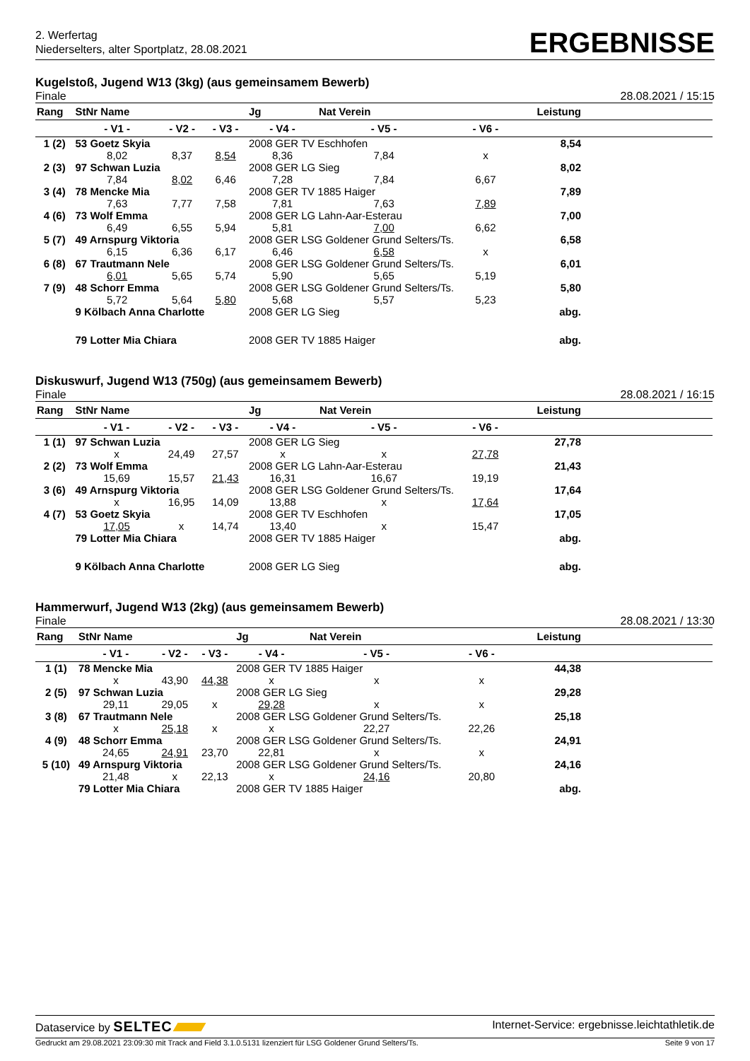2. Werfertag
Niederselters, alter Sportplatz, 28.08.2021
ERGEBNISSE
Kugelstoß, Jugend W13 (3kg) (aus gemeinsamem Bewerb)
Finale 28.08.2021 / 15:15
| Rang | StNr Name | | | Jg | Nat Verein | | Leistung | |
| --- | --- | --- | --- | --- | --- | --- | --- | --- |
| | - V1 - | - V2 - | - V3 - | - V4 - | - V5 - | - V6 - | | |
| 1 (2) | 53 Goetz Skyia | | | 2008 GER TV Eschhofen | | | 8,54 | |
| | 8,02 | 8,37 | 8,54 | 8,36 | 7,84 | x | | |
| 2 (3) | 97 Schwan Luzia | | | 2008 GER LG Sieg | | | 8,02 | |
| | 7,84 | 8,02 | 6,46 | 7,28 | 7,84 | 6,67 | | |
| 3 (4) | 78 Mencke Mia | | | 2008 GER TV 1885 Haiger | | | 7,89 | |
| | 7,63 | 7,77 | 7,58 | 7,81 | 7,63 | 7,89 | | |
| 4 (6) | 73 Wolf Emma | | | 2008 GER LG Lahn-Aar-Esterau | | | 7,00 | |
| | 6,49 | 6,55 | 5,94 | 5,81 | 7,00 | 6,62 | | |
| 5 (7) | 49 Arnspurg Viktoria | | | 2008 GER LSG Goldener Grund Selters/Ts. | | | 6,58 | |
| | 6,15 | 6,36 | 6,17 | 6,46 | 6,58 | x | | |
| 6 (8) | 67 Trautmann Nele | | | 2008 GER LSG Goldener Grund Selters/Ts. | | | 6,01 | |
| | 6,01 | 5,65 | 5,74 | 5,90 | 5,65 | 5,19 | | |
| 7 (9) | 48 Schorr Emma | | | 2008 GER LSG Goldener Grund Selters/Ts. | | | 5,80 | |
| | 5,72 | 5,64 | 5,80 | 5,68 | 5,57 | 5,23 | | |
| | 9 Kölbach Anna Charlotte | | | 2008 GER LG Sieg | | | abg. | |
| | 79 Lotter Mia Chiara | | | 2008 GER TV 1885 Haiger | | | abg. | |
Diskuswurf, Jugend W13 (750g) (aus gemeinsamem Bewerb)
Finale 28.08.2021 / 16:15
| Rang | StNr Name | | | Jg | Nat Verein | | Leistung | |
| --- | --- | --- | --- | --- | --- | --- | --- | --- |
| | - V1 - | - V2 - | - V3 - | - V4 - | - V5 - | - V6 - | | |
| 1 (1) | 97 Schwan Luzia | | | 2008 GER LG Sieg | | | 27,78 | |
| | x | 24,49 | 27,57 | x | x | 27,78 | | |
| 2 (2) | 73 Wolf Emma | | | 2008 GER LG Lahn-Aar-Esterau | | | 21,43 | |
| | 15,69 | 15,57 | 21,43 | 16,31 | 16,67 | 19,19 | | |
| 3 (6) | 49 Arnspurg Viktoria | | | 2008 GER LSG Goldener Grund Selters/Ts. | | | 17,64 | |
| | x | 16,95 | 14,09 | 13,88 | x | 17,64 | | |
| 4 (7) | 53 Goetz Skyia | | | 2008 GER TV Eschhofen | | | 17,05 | |
| | 17,05 | x | 14,74 | 13,40 | x | 15,47 | | |
| | 79 Lotter Mia Chiara | | | 2008 GER TV 1885 Haiger | | | abg. | |
| | 9 Kölbach Anna Charlotte | | | 2008 GER LG Sieg | | | abg. | |
Hammerwurf, Jugend W13 (2kg) (aus gemeinsamem Bewerb)
Finale 28.08.2021 / 13:30
| Rang | StNr Name | | | Jg | Nat Verein | | Leistung | |
| --- | --- | --- | --- | --- | --- | --- | --- | --- |
| | - V1 - | - V2 - | - V3 - | - V4 - | - V5 - | - V6 - | | |
| 1 (1) | 78 Mencke Mia | | | 2008 GER TV 1885 Haiger | | | 44,38 | |
| | x | 43,90 | 44,38 | x | x | x | | |
| 2 (5) | 97 Schwan Luzia | | | 2008 GER LG Sieg | | | 29,28 | |
| | 29,11 | 29,05 | x | 29,28 | x | x | | |
| 3 (8) | 67 Trautmann Nele | | | 2008 GER LSG Goldener Grund Selters/Ts. | | | 25,18 | |
| | x | 25,18 | x | x | 22,27 | 22,26 | | |
| 4 (9) | 48 Schorr Emma | | | 2008 GER LSG Goldener Grund Selters/Ts. | | | 24,91 | |
| | 24,65 | 24,91 | 23,70 | 22,81 | x | x | | |
| 5 (10) | 49 Arnspurg Viktoria | | | 2008 GER LSG Goldener Grund Selters/Ts. | | | 24,16 | |
| | 21,48 | x | 22,13 | x | 24,16 | 20,80 | | |
| | 79 Lotter Mia Chiara | | | 2008 GER TV 1885 Haiger | | | abg. | |
Dataservice by SELTEC Internet-Service: ergebnisse.leichtathletik.de
Gedruckt am 29.08.2021 23:09:30 mit Track and Field 3.1.0.5131 lizenziert für LSG Goldener Grund Selters/Ts. Seite 9 von 17